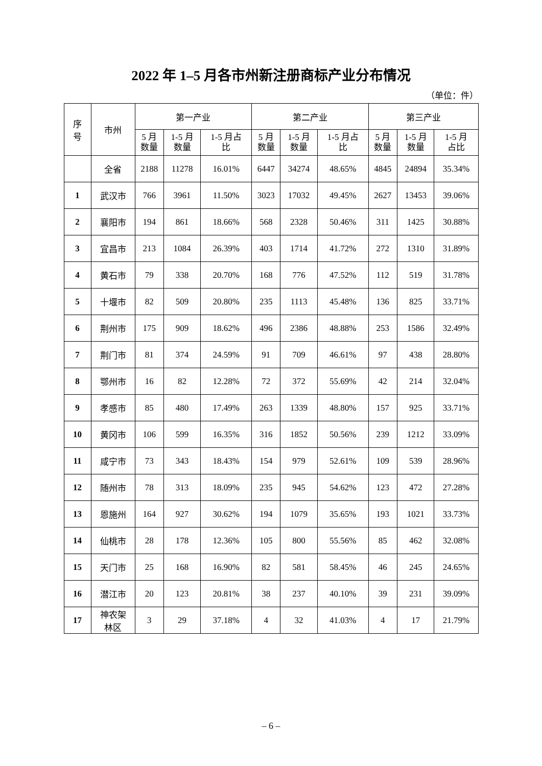2022 年 1–5 月各市州新注册商标产业分布情况
（单位：件）
| 序 号 | 市州 | 第一产业 | | | 第二产业 | | | 第三产业 | | |
| --- | --- | --- | --- | --- | --- | --- | --- | --- | --- | --- |
| | | 5 月 数量 | 1-5 月 数量 | 1-5 月占 比 | 5 月 数量 | 1-5 月 数量 | 1-5 月占 比 | 5 月 数量 | 1-5 月 数量 | 1-5 月 占比 |
| | 全省 | 2188 | 11278 | 16.01% | 6447 | 34274 | 48.65% | 4845 | 24894 | 35.34% |
| 1 | 武汉市 | 766 | 3961 | 11.50% | 3023 | 17032 | 49.45% | 2627 | 13453 | 39.06% |
| 2 | 襄阳市 | 194 | 861 | 18.66% | 568 | 2328 | 50.46% | 311 | 1425 | 30.88% |
| 3 | 宜昌市 | 213 | 1084 | 26.39% | 403 | 1714 | 41.72% | 272 | 1310 | 31.89% |
| 4 | 黄石市 | 79 | 338 | 20.70% | 168 | 776 | 47.52% | 112 | 519 | 31.78% |
| 5 | 十堰市 | 82 | 509 | 20.80% | 235 | 1113 | 45.48% | 136 | 825 | 33.71% |
| 6 | 荆州市 | 175 | 909 | 18.62% | 496 | 2386 | 48.88% | 253 | 1586 | 32.49% |
| 7 | 荆门市 | 81 | 374 | 24.59% | 91 | 709 | 46.61% | 97 | 438 | 28.80% |
| 8 | 鄂州市 | 16 | 82 | 12.28% | 72 | 372 | 55.69% | 42 | 214 | 32.04% |
| 9 | 孝感市 | 85 | 480 | 17.49% | 263 | 1339 | 48.80% | 157 | 925 | 33.71% |
| 10 | 黄冈市 | 106 | 599 | 16.35% | 316 | 1852 | 50.56% | 239 | 1212 | 33.09% |
| 11 | 咸宁市 | 73 | 343 | 18.43% | 154 | 979 | 52.61% | 109 | 539 | 28.96% |
| 12 | 随州市 | 78 | 313 | 18.09% | 235 | 945 | 54.62% | 123 | 472 | 27.28% |
| 13 | 恩施州 | 164 | 927 | 30.62% | 194 | 1079 | 35.65% | 193 | 1021 | 33.73% |
| 14 | 仙桃市 | 28 | 178 | 12.36% | 105 | 800 | 55.56% | 85 | 462 | 32.08% |
| 15 | 天门市 | 25 | 168 | 16.90% | 82 | 581 | 58.45% | 46 | 245 | 24.65% |
| 16 | 潜江市 | 20 | 123 | 20.81% | 38 | 237 | 40.10% | 39 | 231 | 39.09% |
| 17 | 神农架 林区 | 3 | 29 | 37.18% | 4 | 32 | 41.03% | 4 | 17 | 21.79% |
– 6 –